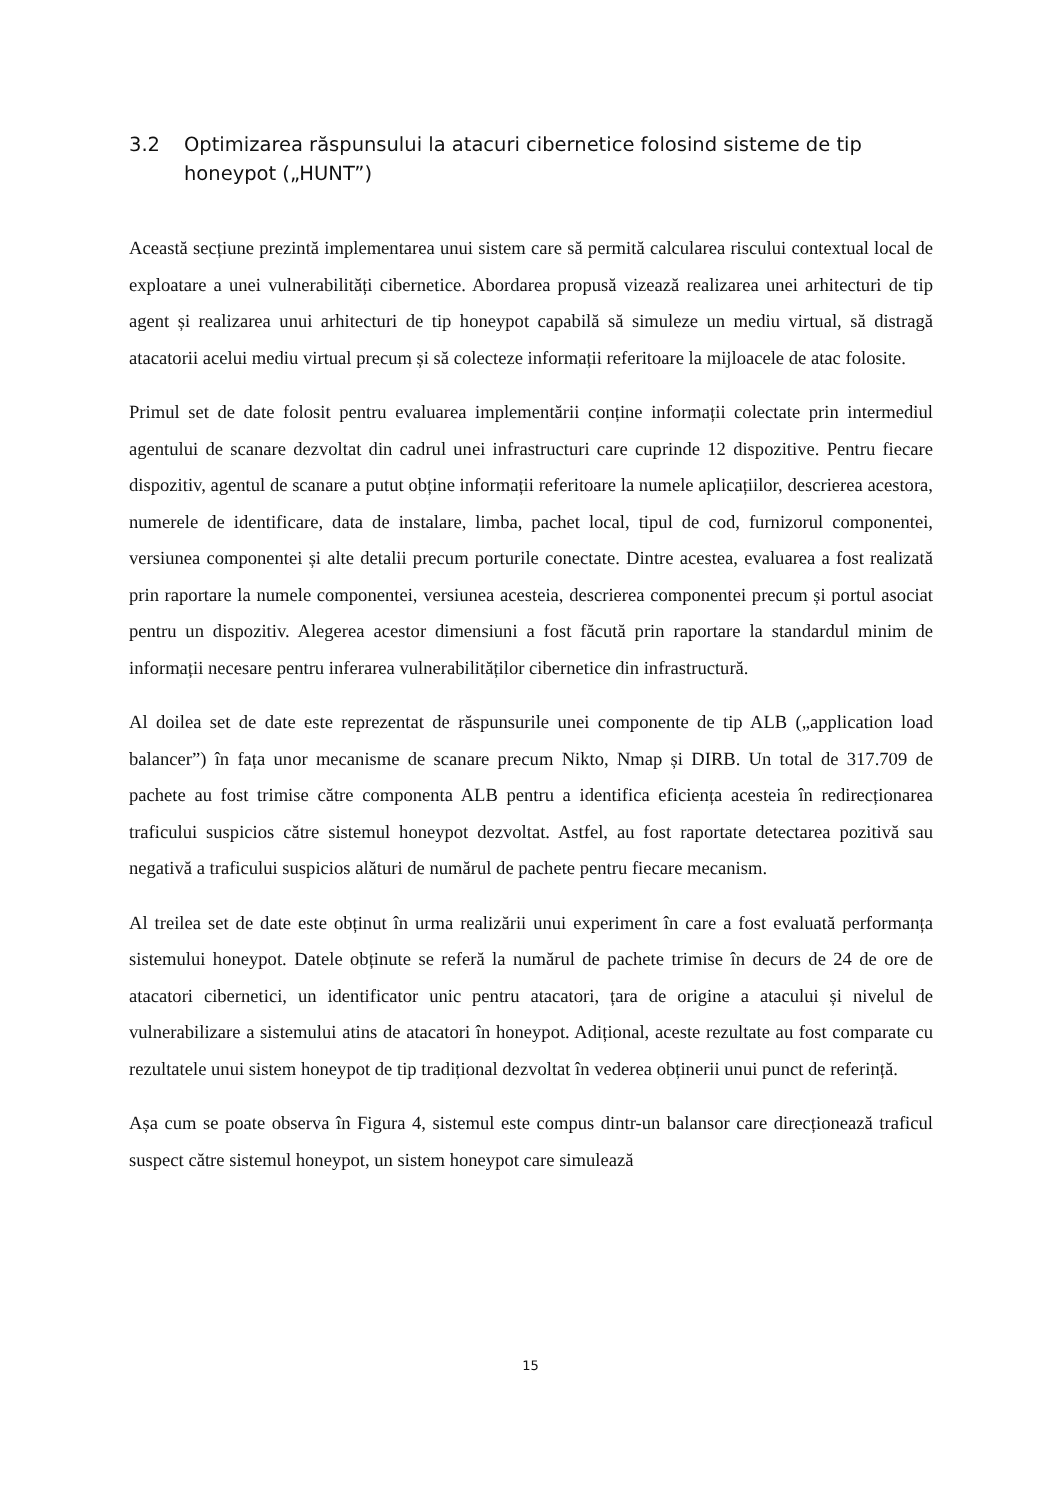3.2 Optimizarea răspunsului la atacuri cibernetice folosind sisteme de tip honeypot („HUNT”)
Această secțiune prezintă implementarea unui sistem care să permită calcularea riscului contextual local de exploatare a unei vulnerabilități cibernetice. Abordarea propusă vizează realizarea unei arhitecturi de tip agent și realizarea unui arhitecturi de tip honeypot capabilă să simuleze un mediu virtual, să distragă atacatorii acelui mediu virtual precum și să colecteze informații referitoare la mijloacele de atac folosite.
Primul set de date folosit pentru evaluarea implementării conține informații colectate prin intermediul agentului de scanare dezvoltat din cadrul unei infrastructuri care cuprinde 12 dispozitive. Pentru fiecare dispozitiv, agentul de scanare a putut obține informații referitoare la numele aplicațiilor, descrierea acestora, numerele de identificare, data de instalare, limba, pachet local, tipul de cod, furnizorul componentei, versiunea componentei și alte detalii precum porturile conectate. Dintre acestea, evaluarea a fost realizată prin raportare la numele componentei, versiunea acesteia, descrierea componentei precum și portul asociat pentru un dispozitiv. Alegerea acestor dimensiuni a fost făcută prin raportare la standardul minim de informații necesare pentru inferarea vulnerabilităților cibernetice din infrastructură.
Al doilea set de date este reprezentat de răspunsurile unei componente de tip ALB („application load balancer”) în fața unor mecanisme de scanare precum Nikto, Nmap și DIRB. Un total de 317.709 de pachete au fost trimise către componenta ALB pentru a identifica eficiența acesteia în redirecționarea traficului suspicios către sistemul honeypot dezvoltat. Astfel, au fost raportate detectarea pozitivă sau negativă a traficului suspicios alături de numărul de pachete pentru fiecare mecanism.
Al treilea set de date este obținut în urma realizării unui experiment în care a fost evaluată performanța sistemului honeypot. Datele obținute se referă la numărul de pachete trimise în decurs de 24 de ore de atacatori cibernetici, un identificator unic pentru atacatori, țara de origine a atacului și nivelul de vulnerabilizare a sistemului atins de atacatori în honeypot. Adițional, aceste rezultate au fost comparate cu rezultatele unui sistem honeypot de tip tradițional dezvoltat în vederea obținerii unui punct de referință.
Așa cum se poate observa în Figura 4, sistemul este compus dintr-un balansor care direcționează traficul suspect către sistemul honeypot, un sistem honeypot care simulează
15